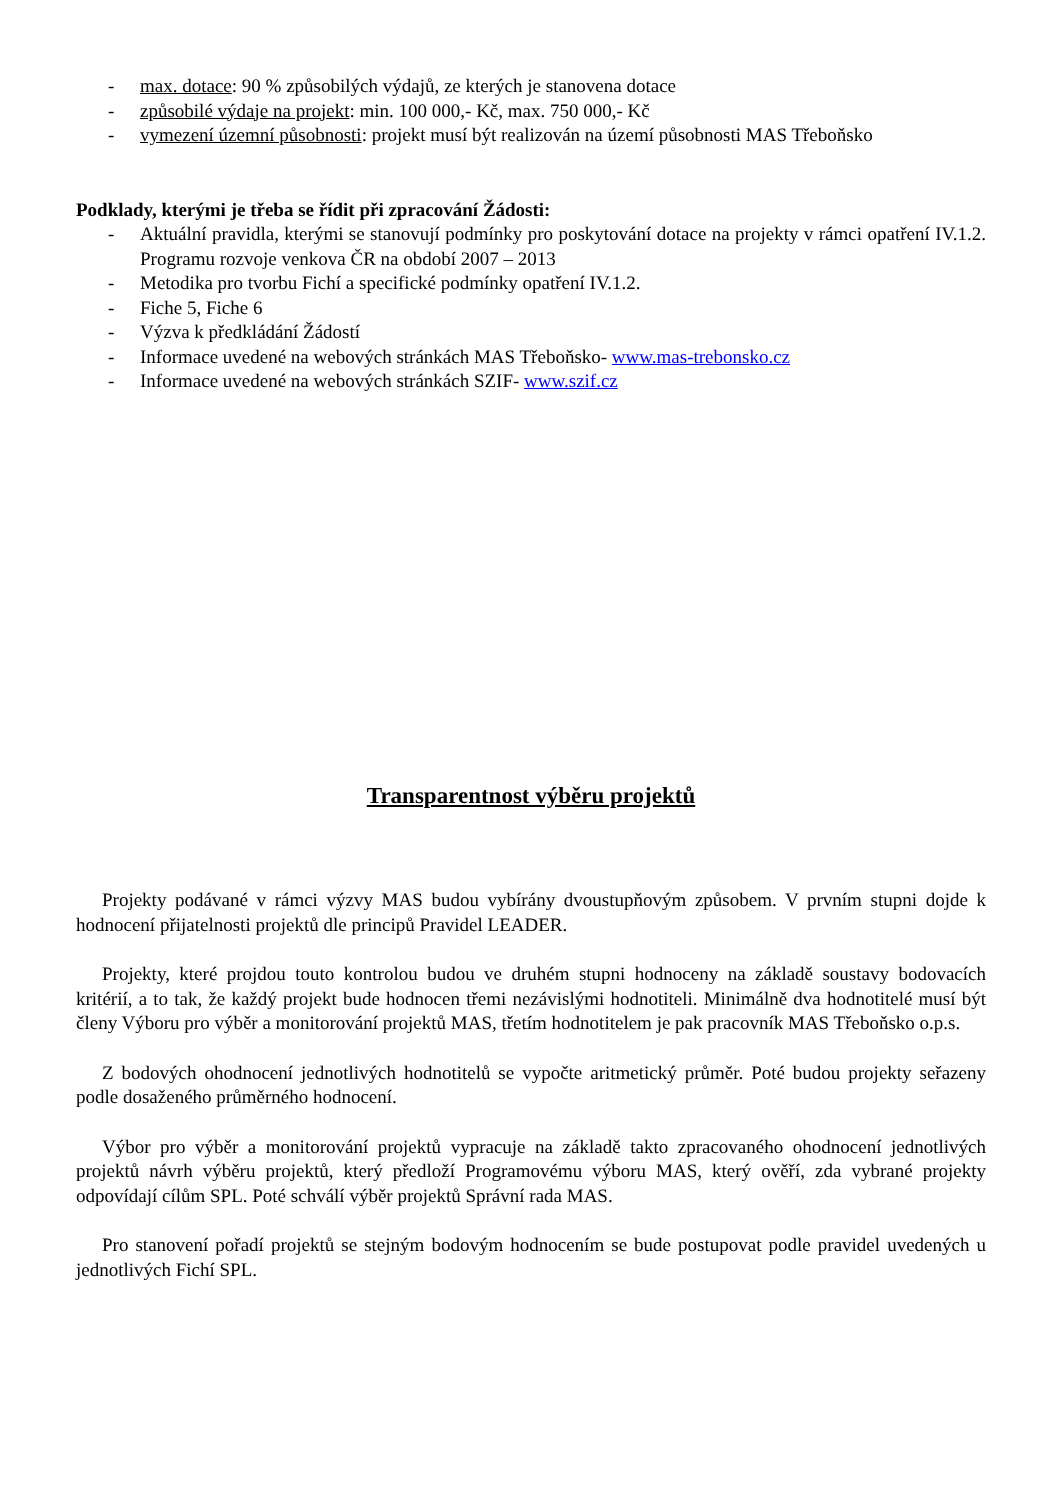- max. dotace: 90 % způsobilých výdajů, ze kterých je stanovena dotace
- způsobilé výdaje na projekt: min. 100 000,- Kč, max. 750 000,- Kč
- vymezení územní působnosti: projekt musí být realizován na území působnosti MAS Třeboňsko
Podklady, kterými je třeba se řídit při zpracování Žádosti:
- Aktuální pravidla, kterými se stanovují podmínky pro poskytování dotace na projekty v rámci opatření IV.1.2. Programu rozvoje venkova ČR na období 2007 – 2013
- Metodika pro tvorbu Fichí a specifické podmínky opatření IV.1.2.
- Fiche 5, Fiche 6
- Výzva k předkládání Žádostí
- Informace uvedené na webových stránkách MAS Třeboňsko- www.mas-trebonsko.cz
- Informace uvedené na webových stránkách SZIF- www.szif.cz
Transparentnost výběru projektů
Projekty podávané v rámci výzvy MAS budou vybírány dvoustupňovým způsobem. V prvním stupni dojde k hodnocení přijatelnosti projektů dle principů Pravidel LEADER.
Projekty, které projdou touto kontrolou budou ve druhém stupni hodnoceny na základě soustavy bodovacích kritérií, a to tak, že každý projekt bude hodnocen třemi nezávislými hodnotiteli. Minimálně dva hodnotitelé musí být členy Výboru pro výběr a monitorování projektů MAS, třetím hodnotitelem je pak pracovník MAS Třeboňsko o.p.s.
Z bodových ohodnocení jednotlivých hodnotitelů se vypočte aritmetický průměr. Poté budou projekty seřazeny podle dosaženého průměrného hodnocení.
Výbor pro výběr a monitorování projektů vypracuje na základě takto zpracovaného ohodnocení jednotlivých projektů návrh výběru projektů, který předloží Programovému výboru MAS, který ověří, zda vybrané projekty odpovídají cílům SPL. Poté schválí výběr projektů Správní rada MAS.
Pro stanovení pořadí projektů se stejným bodovým hodnocením se bude postupovat podle pravidel uvedených u jednotlivých Fichí SPL.